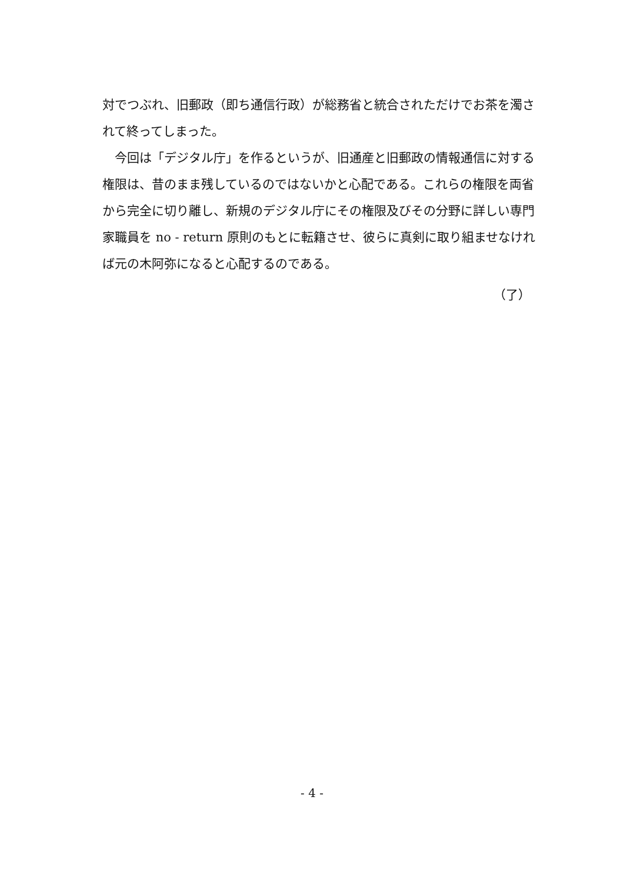対でつぶれ、旧郵政（即ち通信行政）が総務省と統合されただけでお茶を濁されて終ってしまった。
　今回は「デジタル庁」を作るというが、旧通産と旧郵政の情報通信に対する権限は、昔のまま残しているのではないかと心配である。これらの権限を両省から完全に切り離し、新規のデジタル庁にその権限及びその分野に詳しい専門家職員を no - return 原則のもとに転籍させ、彼らに真剣に取り組ませなければ元の木阿弥になると心配するのである。
（了）
- 4 -